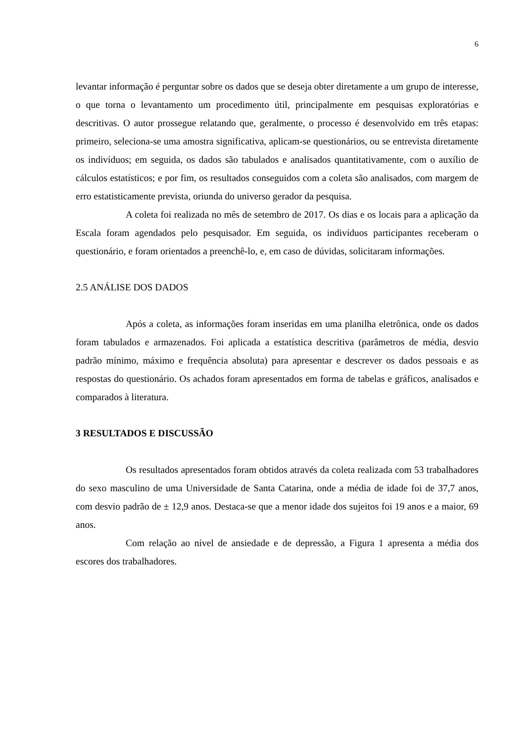6
levantar informação é perguntar sobre os dados que se deseja obter diretamente a um grupo de interesse, o que torna o levantamento um procedimento útil, principalmente em pesquisas exploratórias e descritivas. O autor prossegue relatando que, geralmente, o processo é desenvolvido em três etapas: primeiro, seleciona-se uma amostra significativa, aplicam-se questionários, ou se entrevista diretamente os indivíduos; em seguida, os dados são tabulados e analisados quantitativamente, com o auxílio de cálculos estatísticos; e por fim, os resultados conseguidos com a coleta são analisados, com margem de erro estatisticamente prevista, oriunda do universo gerador da pesquisa.
A coleta foi realizada no mês de setembro de 2017. Os dias e os locais para a aplicação da Escala foram agendados pelo pesquisador. Em seguida, os indivíduos participantes receberam o questionário, e foram orientados a preenchê-lo, e, em caso de dúvidas, solicitaram informações.
2.5 ANÁLISE DOS DADOS
Após a coleta, as informações foram inseridas em uma planilha eletrônica, onde os dados foram tabulados e armazenados. Foi aplicada a estatística descritiva (parâmetros de média, desvio padrão mínimo, máximo e frequência absoluta) para apresentar e descrever os dados pessoais e as respostas do questionário. Os achados foram apresentados em forma de tabelas e gráficos, analisados e comparados à literatura.
3 RESULTADOS E DISCUSSÃO
Os resultados apresentados foram obtidos através da coleta realizada com 53 trabalhadores do sexo masculino de uma Universidade de Santa Catarina, onde a média de idade foi de 37,7 anos, com desvio padrão de ± 12,9 anos. Destaca-se que a menor idade dos sujeitos foi 19 anos e a maior, 69 anos.
Com relação ao nível de ansiedade e de depressão, a Figura 1 apresenta a média dos escores dos trabalhadores.